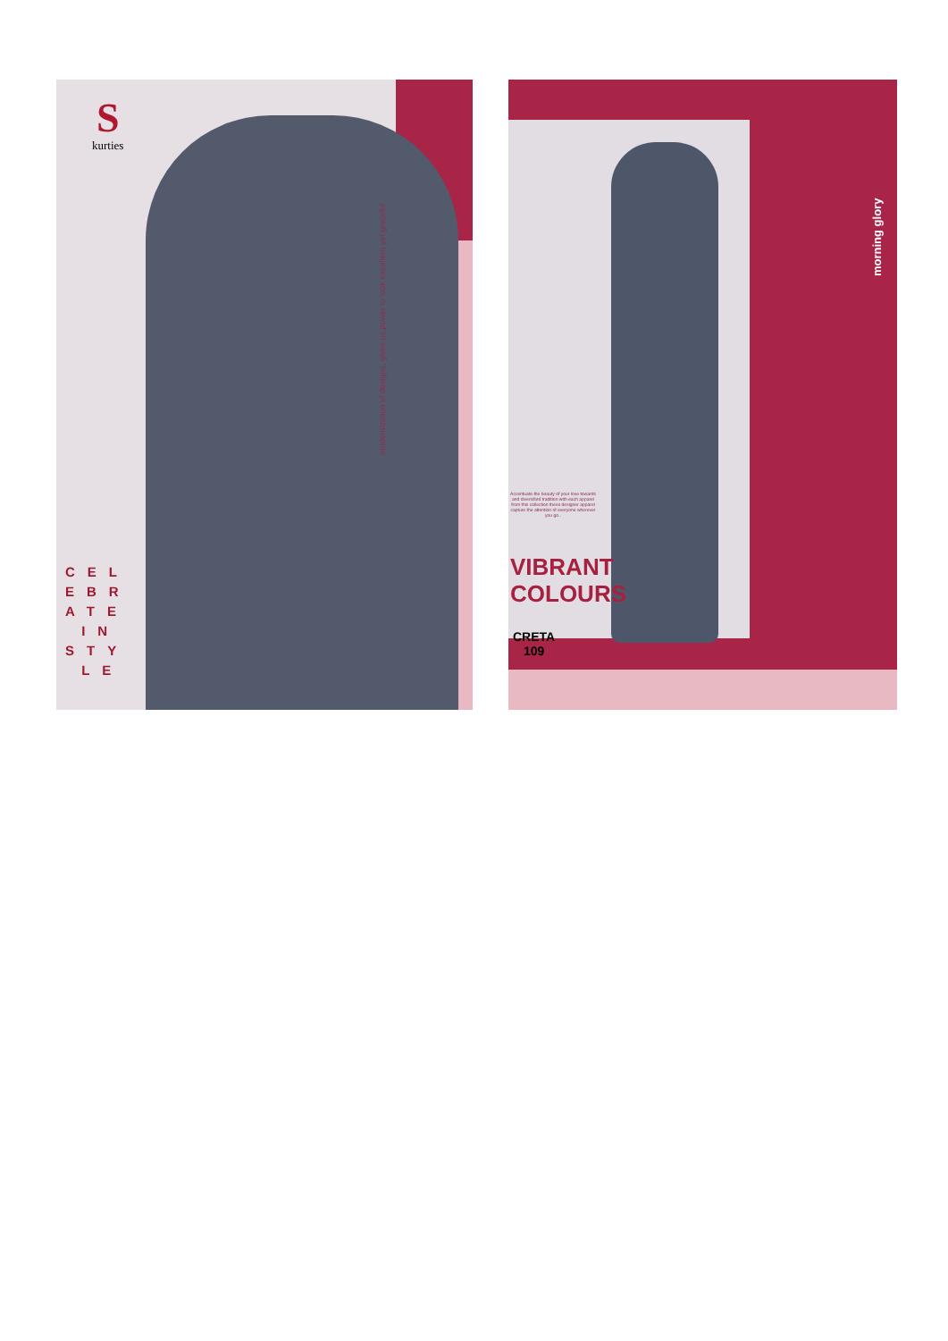Skurties
CEL
EBR
ATE
IN
STY
LE
modernization of designs, gives us power to look excellent yet graceful
morning glory
Accentuate the beauty of your love towards and diversified tradition with each apparel from this collection these designer apparel capture the attention of everyone wherever you go..
VIBRANT
COLOURS
CRETA
109